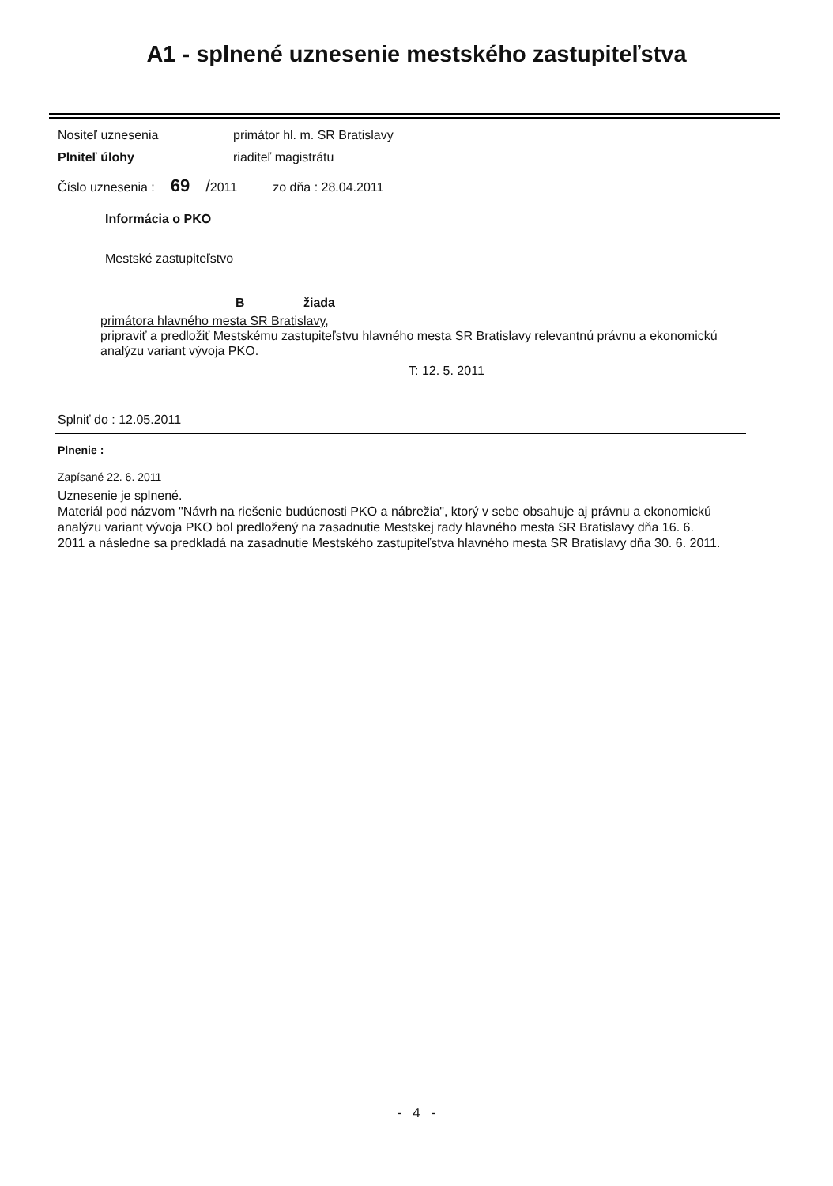A1 - splnené uznesenie mestského zastupiteľstva
Nositeľ uznesenia primátor hl. m. SR Bratislavy
Plniteľ úlohy riaditeľ magistrátu
Číslo uznesenia : 69 / 2011 zo dňa : 28.04.2011
Informácia o PKO
Mestské zastupiteľstvo
B žiada
primátora hlavného mesta SR Bratislavy,
pripraviť a predložiť Mestskému zastupiteľstvu hlavného mesta SR Bratislavy relevantnú právnu a ekonomickú analýzu variant vývoja PKO.
T: 12. 5. 2011
Splniť do : 12.05.2011
Plnenie :
Zapísané 22. 6. 2011
Uznesenie je splnené.
Materiál pod názvom "Návrh na riešenie budúcnosti PKO a nábrežia", ktorý v sebe obsahuje aj právnu a ekonomickú analýzu variant vývoja PKO bol predložený na zasadnutie Mestskej rady hlavného mesta SR Bratislavy dňa 16. 6. 2011 a následne sa predkladá na zasadnutie Mestského zastupiteľstva hlavného mesta SR Bratislavy dňa 30. 6. 2011.
- 4 -